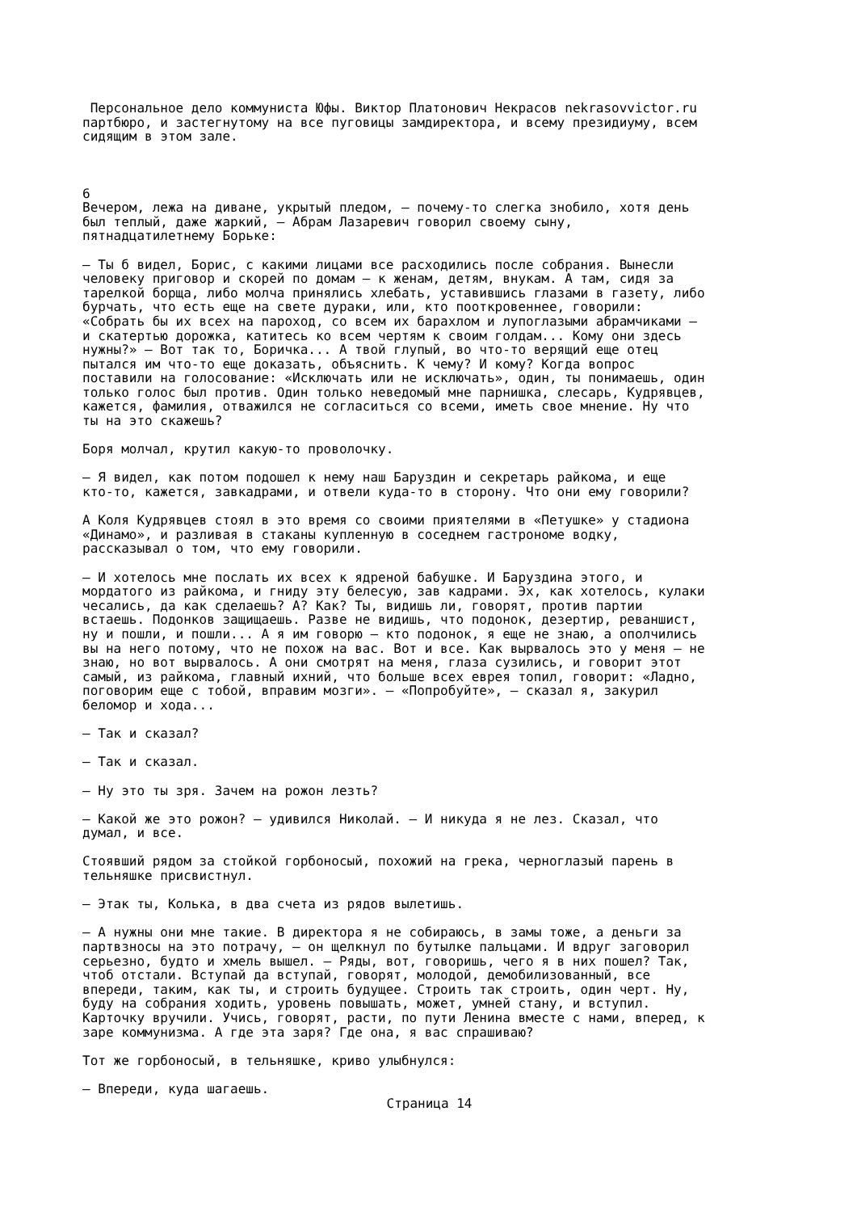Персональное дело коммуниста Юфы. Виктор Платонович Некрасов nekrasovvictor.ru партбюро, и застегнутому на все пуговицы замдиректора, и всему президиуму, всем сидящим в этом зале. 6 Вечером, лежа на диване, укрытый пледом, — почему-то слегка знобило, хотя день был теплый, даже жаркий, — Абрам Лазаревич говорил своему сыну, пятнадцатилетнему Борьке: — Ты б видел, Борис, с какими лицами все расходились после собрания. Вынесли человеку приговор и скорей по домам — к женам, детям, внукам. А там, сидя за тарелкой борща, либо молча принялись хлебать, уставившись глазами в газету, либо бурчать, что есть еще на свете дураки, или, кто пооткровеннее, говорили: «Собрать бы их всех на пароход, со всем их барахлом и лупоглазыми абрамчиками — и скатертью дорожка, катитесь ко всем чертям к своим голдам... Кому они здесь нужны?» — Вот так то, Боричка... А твой глупый, во что-то верящий еще отец пытался им что-то еще доказать, объяснить. К чему? И кому? Когда вопрос поставили на голосование: «Исключать или не исключать», один, ты понимаешь, один только голос был против. Один только неведомый мне парнишка, слесарь, Кудрявцев, кажется, фамилия, отважился не согласиться со всеми, иметь свое мнение. Ну что ты на это скажешь? Боря молчал, крутил какую-то проволочку. — Я видел, как потом подошел к нему наш Баруздин и секретарь райкома, и еще кто-то, кажется, завкадрами, и отвели куда-то в сторону. Что они ему говорили? А Коля Кудрявцев стоял в это время со своими приятелями в «Петушке» у стадиона «Динамо», и разливая в стаканы купленную в соседнем гастрономе водку, рассказывал о том, что ему говорили. — И хотелось мне послать их всех к ядреной бабушке. И Баруздина этого, и мордатого из райкома, и гниду эту белесую, зав кадрами. Эх, как хотелось, кулаки чесались, да как сделаешь? А? Как? Ты, видишь ли, говорят, против партии встаешь. Подонков защищаешь. Разве не видишь, что подонок, дезертир, реваншист, ну и пошли, и пошли... А я им говорю — кто подонок, я еще не знаю, а ополчились вы на него потому, что не похож на вас. Вот и все. Как вырвалось это у меня — не знаю, но вот вырвалось. А они смотрят на меня, глаза сузились, и говорит этот самый, из райкома, главный ихний, что больше всех еврея топил, говорит: «Ладно, поговорим еще с тобой, вправим мозги». — «Попробуйте», — сказал я, закурил беломор и хода... — Так и сказал? — Так и сказал. — Ну это ты зря. Зачем на рожон лезть? — Какой же это рожон? — удивился Николай. — И никуда я не лез. Сказал, что думал, и все. Стоявший рядом за стойкой горбоносый, похожий на грека, черноглазый парень в тельняшке присвистнул. — Этак ты, Колька, в два счета из рядов вылетишь. — А нужны они мне такие. В директора я не собираюсь, в замы тоже, а деньги за партвзносы на это потрачу, — он щелкнул по бутылке пальцами. И вдруг заговорил серьезно, будто и хмель вышел. — Ряды, вот, говоришь, чего я в них пошел? Так, чтоб отстали. Вступай да вступай, говорят, молодой, демобилизованный, все впереди, таким, как ты, и строить будущее. Строить так строить, один черт. Ну, буду на собрания ходить, уровень повышать, может, умней стану, и вступил. Карточку вручили. Учись, говорят, расти, по пути Ленина вместе с нами, вперед, к заре коммунизма. А где эта заря? Где она, я вас спрашиваю? Тот же горбоносый, в тельняшке, криво улыбнулся: — Впереди, куда шагаешь.
Страница 14